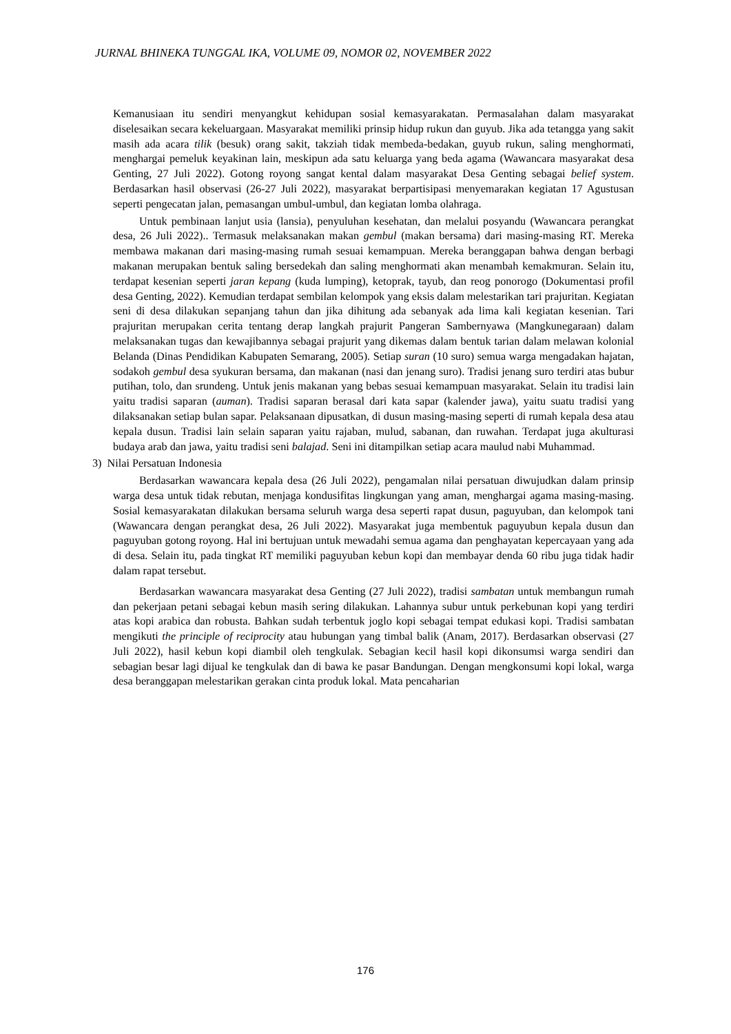JURNAL BHINEKA TUNGGAL IKA, VOLUME 09, NOMOR 02, NOVEMBER 2022
Kemanusiaan itu sendiri menyangkut kehidupan sosial kemasyarakatan. Permasalahan dalam masyarakat diselesaikan secara kekeluargaan. Masyarakat memiliki prinsip hidup rukun dan guyub. Jika ada tetangga yang sakit masih ada acara tilik (besuk) orang sakit, takziah tidak membeda-bedakan, guyub rukun, saling menghormati, menghargai pemeluk keyakinan lain, meskipun ada satu keluarga yang beda agama (Wawancara masyarakat desa Genting, 27 Juli 2022). Gotong royong sangat kental dalam masyarakat Desa Genting sebagai belief system. Berdasarkan hasil observasi (26-27 Juli 2022), masyarakat berpartisipasi menyemarakan kegiatan 17 Agustusan seperti pengecatan jalan, pemasangan umbul-umbul, dan kegiatan lomba olahraga.
Untuk pembinaan lanjut usia (lansia), penyuluhan kesehatan, dan melalui posyandu (Wawancara perangkat desa, 26 Juli 2022).. Termasuk melaksanakan makan gembul (makan bersama) dari masing-masing RT. Mereka membawa makanan dari masing-masing rumah sesuai kemampuan. Mereka beranggapan bahwa dengan berbagi makanan merupakan bentuk saling bersedekah dan saling menghormati akan menambah kemakmuran. Selain itu, terdapat kesenian seperti jaran kepang (kuda lumping), ketoprak, tayub, dan reog ponorogo (Dokumentasi profil desa Genting, 2022). Kemudian terdapat sembilan kelompok yang eksis dalam melestarikan tari prajuritan. Kegiatan seni di desa dilakukan sepanjang tahun dan jika dihitung ada sebanyak ada lima kali kegiatan kesenian. Tari prajuritan merupakan cerita tentang derap langkah prajurit Pangeran Sambernyawa (Mangkunegaraan) dalam melaksanakan tugas dan kewajibannya sebagai prajurit yang dikemas dalam bentuk tarian dalam melawan kolonial Belanda (Dinas Pendidikan Kabupaten Semarang, 2005). Setiap suran (10 suro) semua warga mengadakan hajatan, sodakoh gembul desa syukuran bersama, dan makanan (nasi dan jenang suro). Tradisi jenang suro terdiri atas bubur putihan, tolo, dan srundeng. Untuk jenis makanan yang bebas sesuai kemampuan masyarakat. Selain itu tradisi lain yaitu tradisi saparan (auman). Tradisi saparan berasal dari kata sapar (kalender jawa), yaitu suatu tradisi yang dilaksanakan setiap bulan sapar. Pelaksanaan dipusatkan, di dusun masing-masing seperti di rumah kepala desa atau kepala dusun. Tradisi lain selain saparan yaitu rajaban, mulud, sabanan, dan ruwahan. Terdapat juga akulturasi budaya arab dan jawa, yaitu tradisi seni balajad. Seni ini ditampilkan setiap acara maulud nabi Muhammad.
3) Nilai Persatuan Indonesia
Berdasarkan wawancara kepala desa (26 Juli 2022), pengamalan nilai persatuan diwujudkan dalam prinsip warga desa untuk tidak rebutan, menjaga kondusifitas lingkungan yang aman, menghargai agama masing-masing. Sosial kemasyarakatan dilakukan bersama seluruh warga desa seperti rapat dusun, paguyuban, dan kelompok tani (Wawancara dengan perangkat desa, 26 Juli 2022). Masyarakat juga membentuk paguyubun kepala dusun dan paguyuban gotong royong. Hal ini bertujuan untuk mewadahi semua agama dan penghayatan kepercayaan yang ada di desa. Selain itu, pada tingkat RT memiliki paguyuban kebun kopi dan membayar denda 60 ribu juga tidak hadir dalam rapat tersebut.
Berdasarkan wawancara masyarakat desa Genting (27 Juli 2022), tradisi sambatan untuk membangun rumah dan pekerjaan petani sebagai kebun masih sering dilakukan. Lahannya subur untuk perkebunan kopi yang terdiri atas kopi arabica dan robusta. Bahkan sudah terbentuk joglo kopi sebagai tempat edukasi kopi. Tradisi sambatan mengikuti the principle of reciprocity atau hubungan yang timbal balik (Anam, 2017). Berdasarkan observasi (27 Juli 2022), hasil kebun kopi diambil oleh tengkulak. Sebagian kecil hasil kopi dikonsumsi warga sendiri dan sebagian besar lagi dijual ke tengkulak dan di bawa ke pasar Bandungan. Dengan mengkonsumi kopi lokal, warga desa beranggapan melestarikan gerakan cinta produk lokal. Mata pencaharian
176